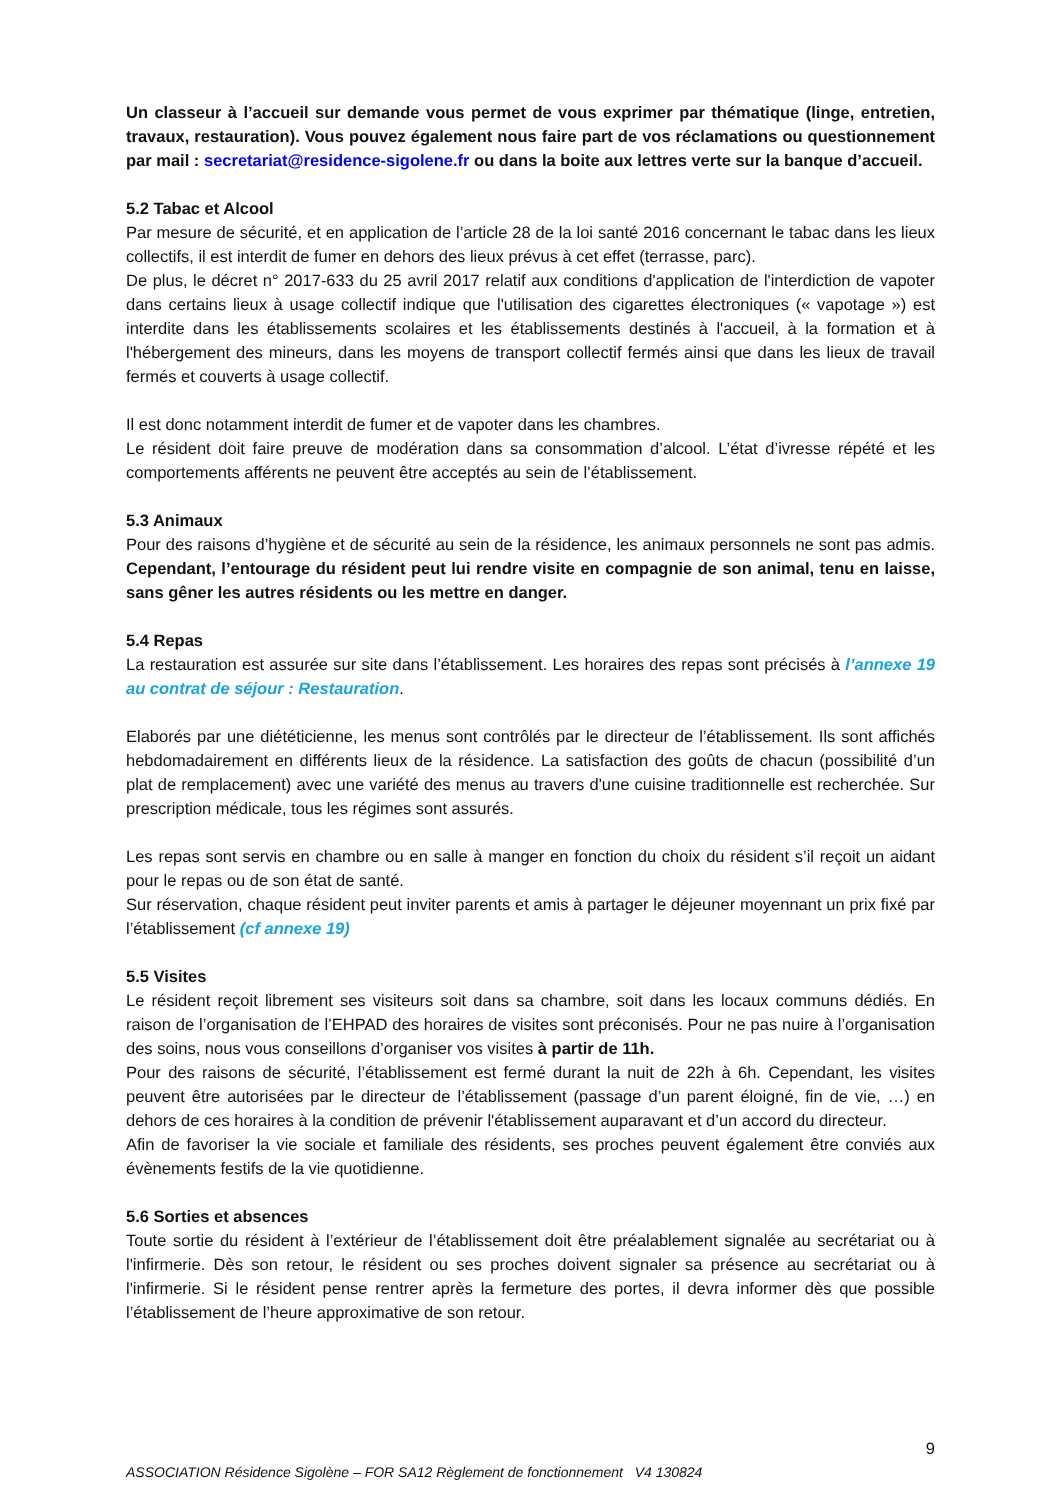Un classeur à l’accueil sur demande vous permet de vous exprimer par thématique (linge, entretien, travaux, restauration). Vous pouvez également nous faire part de vos réclamations ou questionnement par mail : secretariat@residence-sigolene.fr ou dans la boite aux lettres verte sur la banque d’accueil.
5.2 Tabac et Alcool
Par mesure de sécurité, et en application de l’article 28 de la loi santé 2016 concernant le tabac dans les lieux collectifs, il est interdit de fumer en dehors des lieux prévus à cet effet (terrasse, parc).
De plus, le décret n° 2017-633 du 25 avril 2017 relatif aux conditions d'application de l'interdiction de vapoter dans certains lieux à usage collectif indique que l'utilisation des cigarettes électroniques (« vapotage ») est interdite dans les établissements scolaires et les établissements destinés à l'accueil, à la formation et à l'hébergement des mineurs, dans les moyens de transport collectif fermés ainsi que dans les lieux de travail fermés et couverts à usage collectif.
Il est donc notamment interdit de fumer et de vapoter dans les chambres.
Le résident doit faire preuve de modération dans sa consommation d’alcool. L’état d’ivresse répété et les comportements afférents ne peuvent être acceptés au sein de l’établissement.
5.3 Animaux
Pour des raisons d’hygiène et de sécurité au sein de la résidence, les animaux personnels ne sont pas admis. Cependant, l’entourage du résident peut lui rendre visite en compagnie de son animal, tenu en laisse, sans gêner les autres résidents ou les mettre en danger.
5.4 Repas
La restauration est assurée sur site dans l’établissement. Les horaires des repas sont précisés à l’annexe 19 au contrat de séjour : Restauration.
Elaborés par une diététicienne, les menus sont contrôlés par le directeur de l’établissement. Ils sont affichés hebdomadairement en différents lieux de la résidence. La satisfaction des goûts de chacun (possibilité d’un plat de remplacement) avec une variété des menus au travers d'une cuisine traditionnelle est recherchée. Sur prescription médicale, tous les régimes sont assurés.
Les repas sont servis en chambre ou en salle à manger en fonction du choix du résident s’il reçoit un aidant pour le repas ou de son état de santé.
Sur réservation, chaque résident peut inviter parents et amis à partager le déjeuner moyennant un prix fixé par l’établissement (cf annexe 19)
5.5 Visites
Le résident reçoit librement ses visiteurs soit dans sa chambre, soit dans les locaux communs dédiés. En raison de l’organisation de l’EHPAD des horaires de visites sont préconisés. Pour ne pas nuire à l’organisation des soins, nous vous conseillons d’organiser vos visites à partir de 11h.
Pour des raisons de sécurité, l’établissement est fermé durant la nuit de 22h à 6h. Cependant, les visites peuvent être autorisées par le directeur de l’établissement (passage d’un parent éloigné, fin de vie, …) en dehors de ces horaires à la condition de prévenir l'établissement auparavant et d’un accord du directeur.
Afin de favoriser la vie sociale et familiale des résidents, ses proches peuvent également être conviés aux évènements festifs de la vie quotidienne.
5.6 Sorties et absences
Toute sortie du résident à l’extérieur de l’établissement doit être préalablement signalée au secrétariat ou à l'infirmerie. Dès son retour, le résident ou ses proches doivent signaler sa présence au secrétariat ou à l'infirmerie. Si le résident pense rentrer après la fermeture des portes, il devra informer dès que possible l’établissement de l’heure approximative de son retour.
9
ASSOCIATION Résidence Sigolène – FOR SA12 Règlement de fonctionnement V4 130824